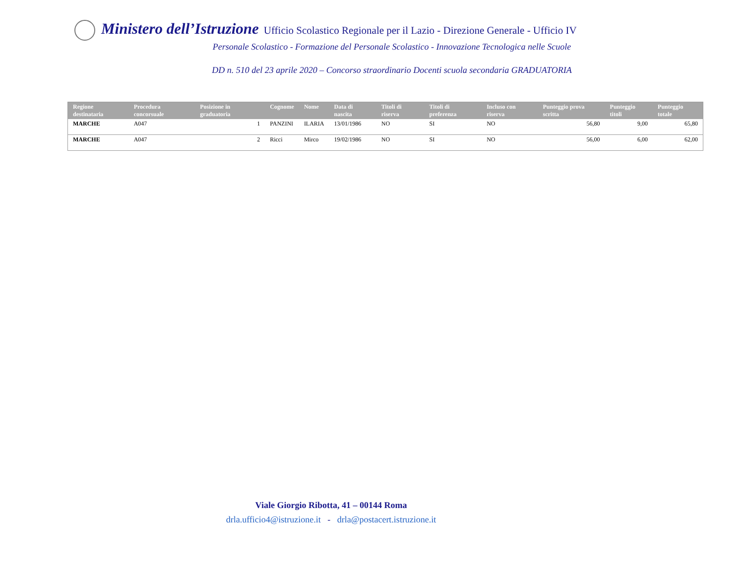Ministero dell’Istruzione Ufficio Scolastico Regionale per il Lazio - Direzione Generale - Ufficio IV
Personale Scolastico - Formazione del Personale Scolastico - Innovazione Tecnologica nelle Scuole
DD n. 510 del 23 aprile 2020 – Concorso straordinario Docenti scuola secondaria GRADUATORIA
| Regione destinataria | Procedura concorsuale | Posizione in graduatoria | Cognome | Nome | Data di nascita | Titoli di riserva | Titoli di preferenza | Incluso con riserva | Punteggio prova scritta | Punteggio titoli | Punteggio totale |
| --- | --- | --- | --- | --- | --- | --- | --- | --- | --- | --- | --- |
| MARCHE | A047 | 1 | PANZINI | ILARIA | 13/01/1986 | NO | SI | NO | 56,80 | 9,00 | 65,80 |
| MARCHE | A047 | 2 | Ricci | Mirco | 19/02/1986 | NO | SI | NO | 56,00 | 6,00 | 62,00 |
Viale Giorgio Ribotta, 41 – 00144 Roma
drla.ufficio4@istruzione.it - drla@postacert.istruzione.it